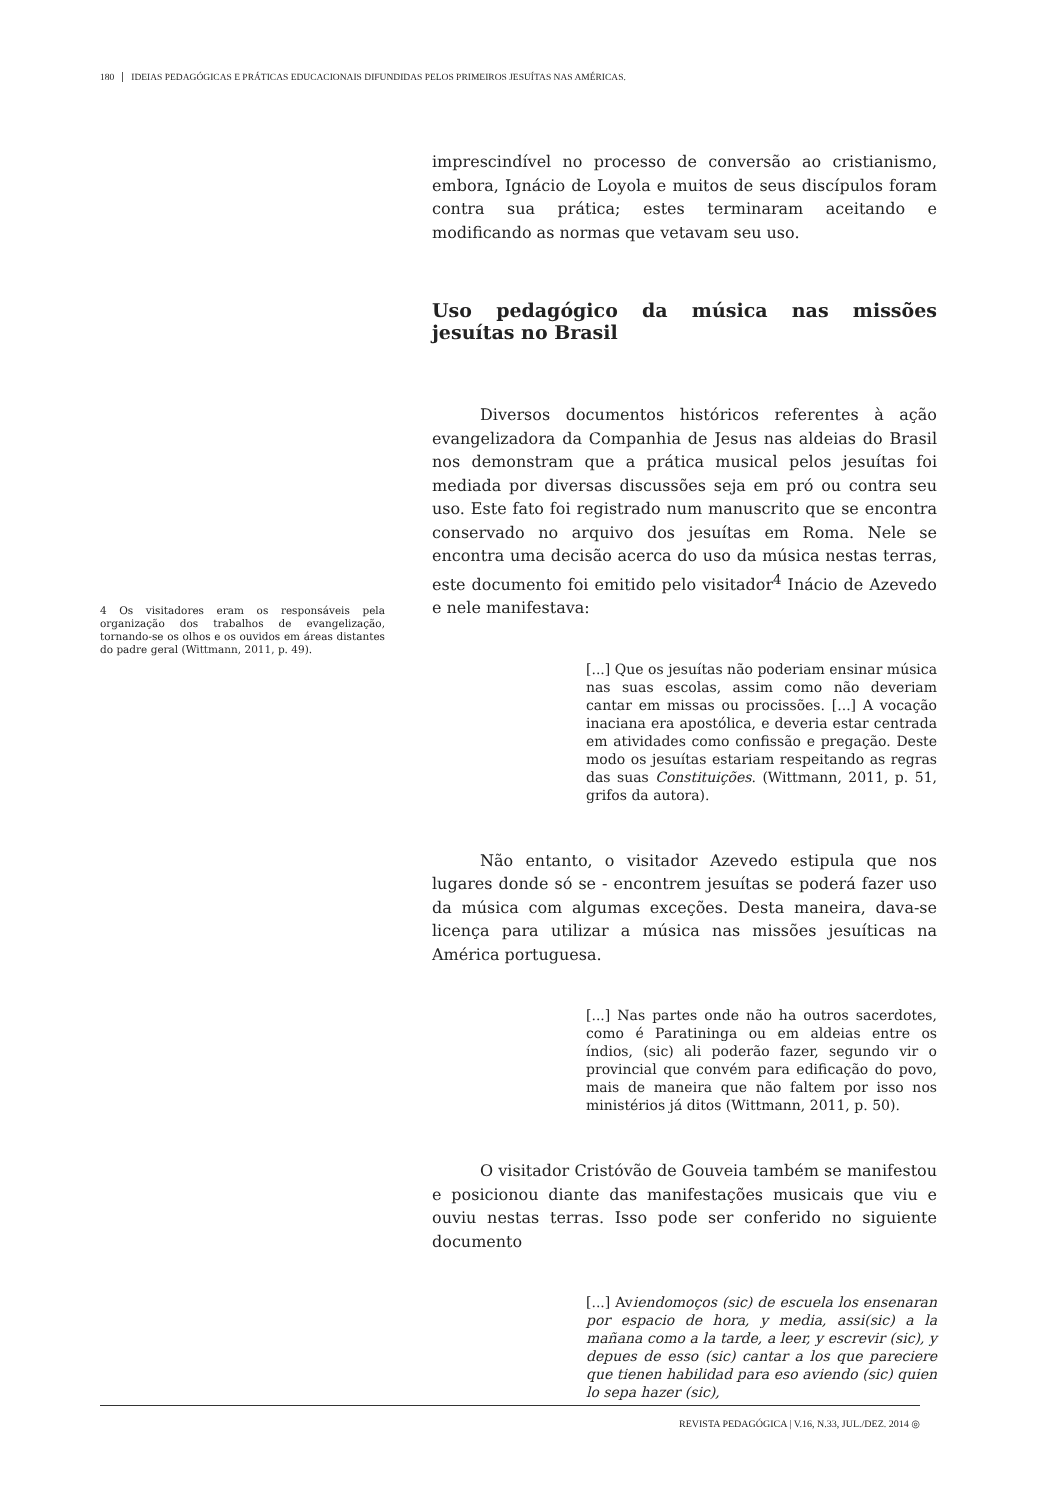180 IDEIAS PEDAGÓGICAS E PRÁTICAS EDUCACIONAIS DIFUNDIDAS PELOS PRIMEIROS JESUÍTAS NAS AMÉRICAS.
4 Os visitadores eram os responsáveis pela organização dos trabalhos de evangelização, tornando-se os olhos e os ouvidos em áreas distantes do padre geral (Wittmann, 2011, p. 49).
imprescindível no processo de conversão ao cristianismo, embora, Ignácio de Loyola e muitos de seus discípulos foram contra sua prática; estes terminaram aceitando e modificando as normas que vetavam seu uso.
Uso pedagógico da música nas missões jesuítas no Brasil
Diversos documentos históricos referentes à ação evangelizadora da Companhia de Jesus nas aldeias do Brasil nos demonstram que a prática musical pelos jesuítas foi mediada por diversas discussões seja em pró ou contra seu uso. Este fato foi registrado num manuscrito que se encontra conservado no arquivo dos jesuítas em Roma. Nele se encontra uma decisão acerca do uso da música nestas terras, este documento foi emitido pelo visitador<sup>4</sup> Inácio de Azevedo e nele manifestava:
[...] Que os jesuítas não poderiam ensinar música nas suas escolas, assim como não deveriam cantar em missas ou procissões. [...] A vocação inaciana era apostólica, e deveria estar centrada em atividades como confissão e pregação. Deste modo os jesuítas estariam respeitando as regras das suas Constituições. (Wittmann, 2011, p. 51, grifos da autora).
Não entanto, o visitador Azevedo estipula que nos lugares donde só se - encontrem jesuítas se poderá fazer uso da música com algumas exceções. Desta maneira, dava-se licença para utilizar a música nas missões jesuíticas na América portuguesa.
[...] Nas partes onde não ha outros sacerdotes, como é Paratininga ou em aldeias entre os índios, (sic) ali poderão fazer, segundo vir o provincial que convém para edificação do povo, mais de maneira que não faltem por isso nos ministérios já ditos (Wittmann, 2011, p. 50).
O visitador Cristóvão de Gouveia também se manifestou e posicionou diante das manifestações musicais que viu e ouviu nestas terras. Isso pode ser conferido no siguiente documento
[...] Aviendomoços (sic) de escuela los ensenaran por espacio de hora, y media, assi(sic) a la mañana como a la tarde, a leer, y escrevir (sic), y depues de esso (sic) cantar a los que pareciere que tienen habilidad para eso aviendo (sic) quien lo sepa hazer (sic),
REVISTA PEDAGÓGICA | V.16, N.33, JUL./DEZ. 2014 ◎